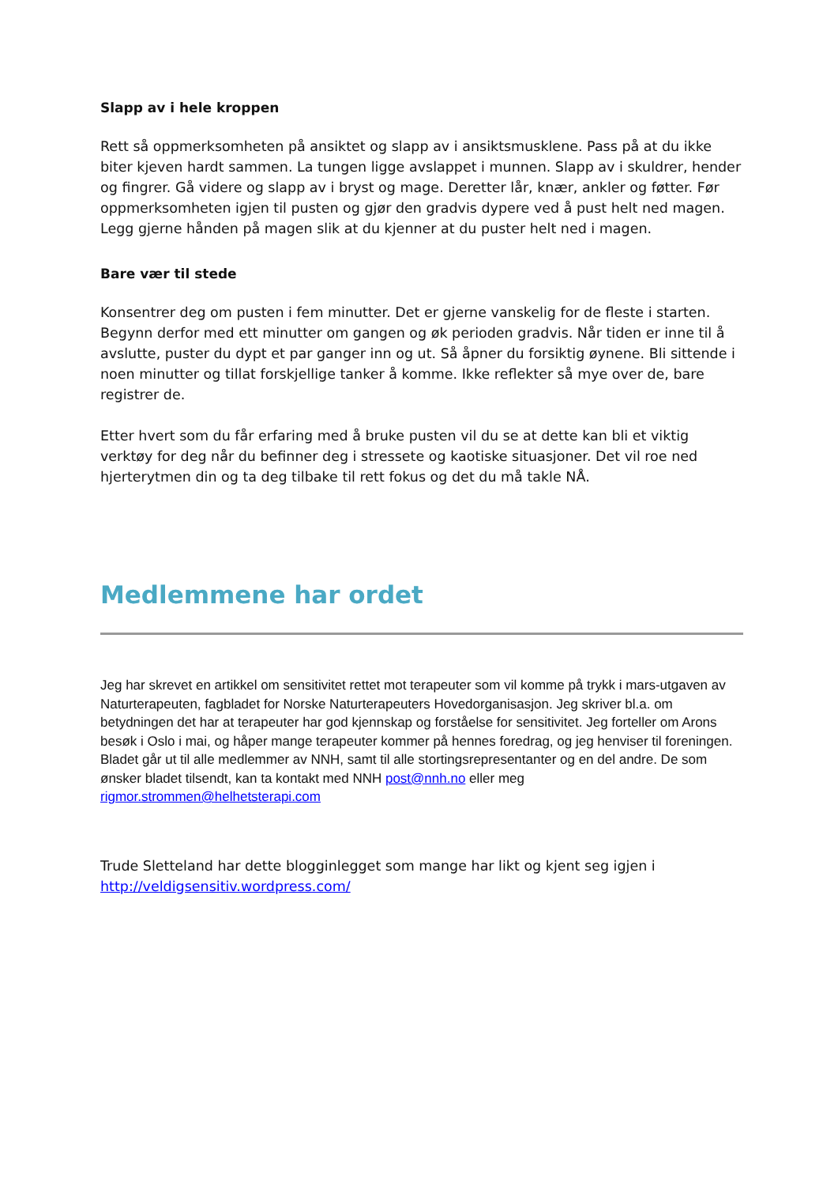Slapp av i hele kroppen
Rett så oppmerksomheten på ansiktet og slapp av i ansiktsmusklene. Pass på at du ikke biter kjeven hardt sammen. La tungen ligge avslappet i munnen. Slapp av i skuldrer, hender og fingrer. Gå videre og slapp av i bryst og mage. Deretter lår, knær, ankler og føtter. Før oppmerksomheten igjen til pusten og gjør den gradvis dypere ved å pust helt ned magen. Legg gjerne hånden på magen slik at du kjenner at du puster helt ned i magen.
Bare vær til stede
Konsentrer deg om pusten i fem minutter. Det er gjerne vanskelig for de fleste i starten. Begynn derfor med ett minutter om gangen og øk perioden gradvis. Når tiden er inne til å avslutte, puster du dypt et par ganger inn og ut. Så åpner du forsiktig øynene. Bli sittende i noen minutter og tillat forskjellige tanker å komme. Ikke reflekter så mye over de, bare registrer de.
Etter hvert som du får erfaring med å bruke pusten vil du se at dette kan bli et viktig verktøy for deg når du befinner deg i stressete og kaotiske situasjoner. Det vil roe ned hjerterytmen din og ta deg tilbake til rett fokus og det du må takle NÅ.
Medlemmene har ordet
Jeg har skrevet en artikkel om sensitivitet rettet mot terapeuter som vil komme på trykk i mars-utgaven av Naturterapeuten, fagbladet for Norske Naturterapeuters Hovedorganisasjon. Jeg skriver bl.a. om betydningen det har at terapeuter har god kjennskap og forståelse for sensitivitet. Jeg forteller om Arons besøk i Oslo i mai, og håper mange terapeuter kommer på hennes foredrag, og jeg henviser til foreningen. Bladet går ut til alle medlemmer av NNH, samt til alle stortingsrepresentanter og en del andre. De som ønsker bladet tilsendt, kan ta kontakt med NNH post@nnh.no eller meg rigmor.strommen@helhetsterapi.com
Trude Sletteland har dette blogginlegget som mange har likt og kjent seg igjen i http://veldigsensitiv.wordpress.com/